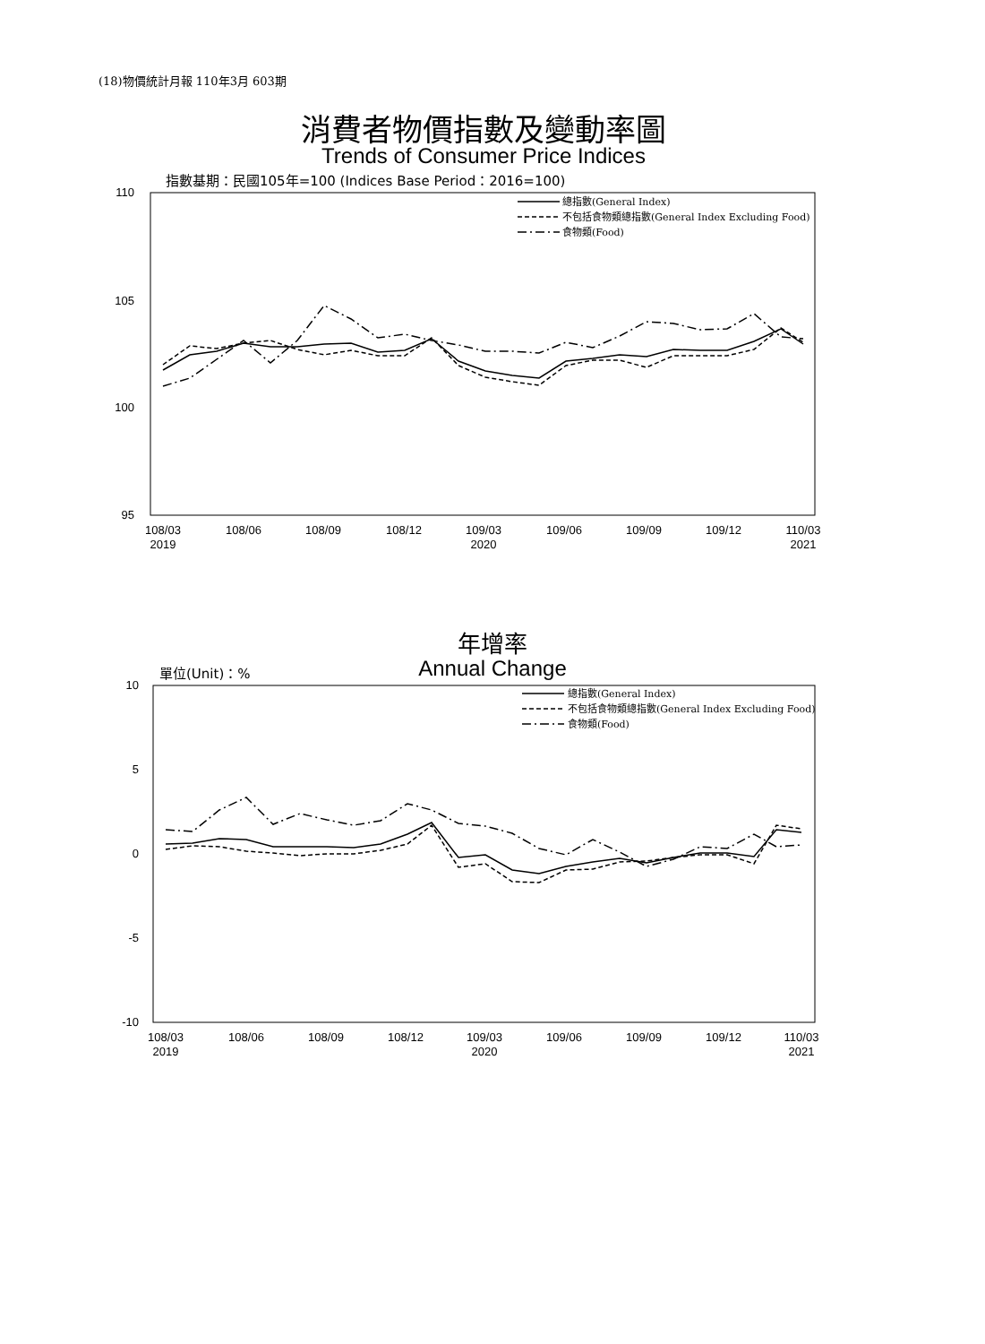(18)物價統計月報 110年3月 603期
消費者物價指數及變動率圖
Trends of Consumer Price Indices
指數基期：民國105年=100 (Indices Base Period：2016=100)
年增率
Annual Change 單位(Unit)：%
110
105
100
95
108/03
2019
108/06
108/09
108/12
109/03
2020
109/06
109/09
109/12
110/03
2021
總指數(General Index)
不包括食物類總指數(General Index Excluding Food)
食物類(Food)
10
5
0
-5
-10
108/03
2019
108/06
108/09
108/12
109/03
2020
109/06
109/09
109/12
110/03
2021
總指數(General Index)
不包括食物類總指數(General Index Excluding Food)
食物類(Food)